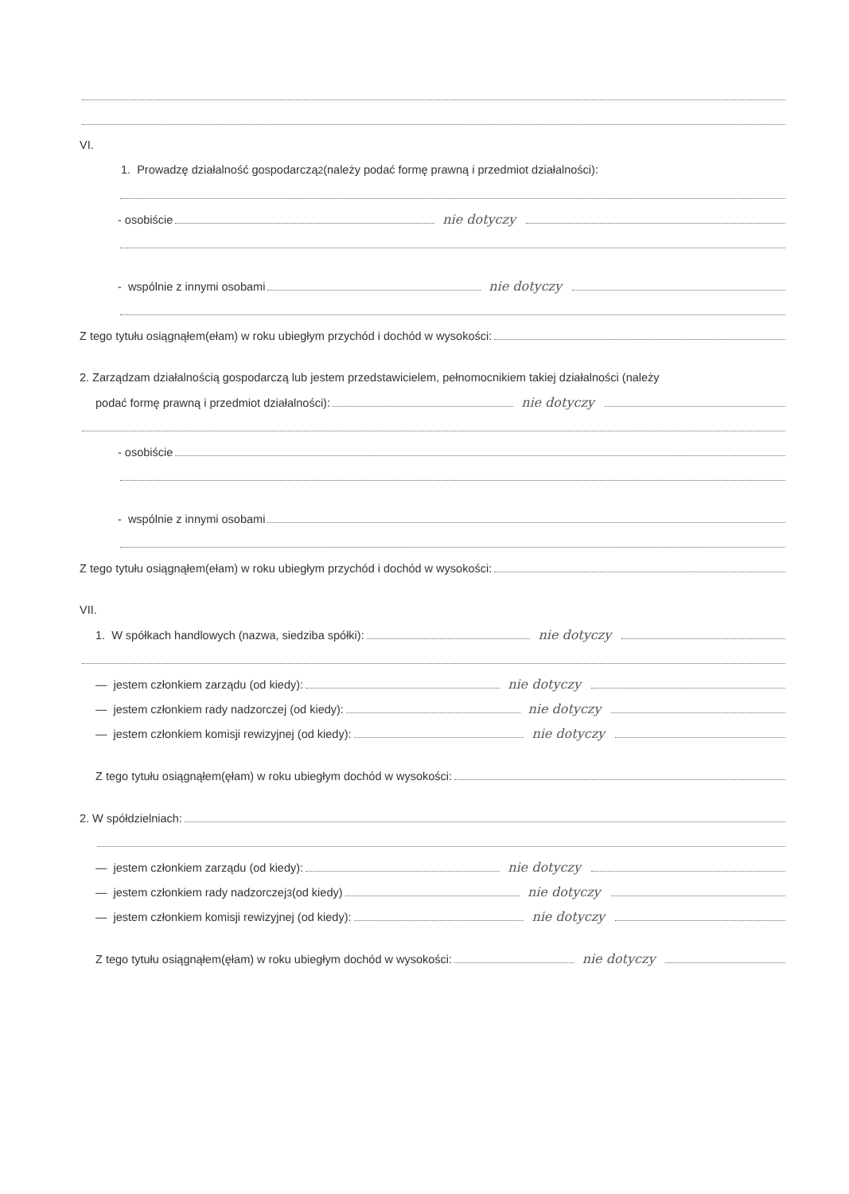VI.
1. Prowadzę działalność gospodarczą<sup>2</sup> (należy podać formę prawną i przedmiot działalności):
- osobiście nie dotyczy
- wspólnie z innymi osobami nie dotyczy
Z tego tytułu osiągnąłem(ełam) w roku ubiegłym przychód i dochód w wysokości:
2. Zarządzam działalnością gospodarczą lub jestem przedstawicielem, pełnomocnikiem takiej działalności (należy
podać formę prawną i przedmiot działalności): nie dotyczy
- osobiście
- wspólnie z innymi osobami
Z tego tytułu osiągnąłem(ełam) w roku ubiegłym przychód i dochód w wysokości:
VII.
1. W spółkach handlowych (nazwa, siedziba spółki): nie dotyczy
— jestem członkiem zarządu (od kiedy): nie dotyczy
— jestem członkiem rady nadzorczej (od kiedy): nie dotyczy
— jestem członkiem komisji rewizyjnej (od kiedy): nie dotyczy
Z tego tytułu osiągnąłem(ęłam) w roku ubiegłym dochód w wysokości:
2. W spółdzielniach:
— jestem członkiem zarządu (od kiedy): nie dotyczy
— jestem członkiem rady nadzorczej<sup>3</sup> (od kiedy) nie dotyczy
— jestem członkiem komisji rewizyjnej (od kiedy): nie dotyczy
Z tego tytułu osiągnąłem(ęłam) w roku ubiegłym dochód w wysokości: nie dotyczy